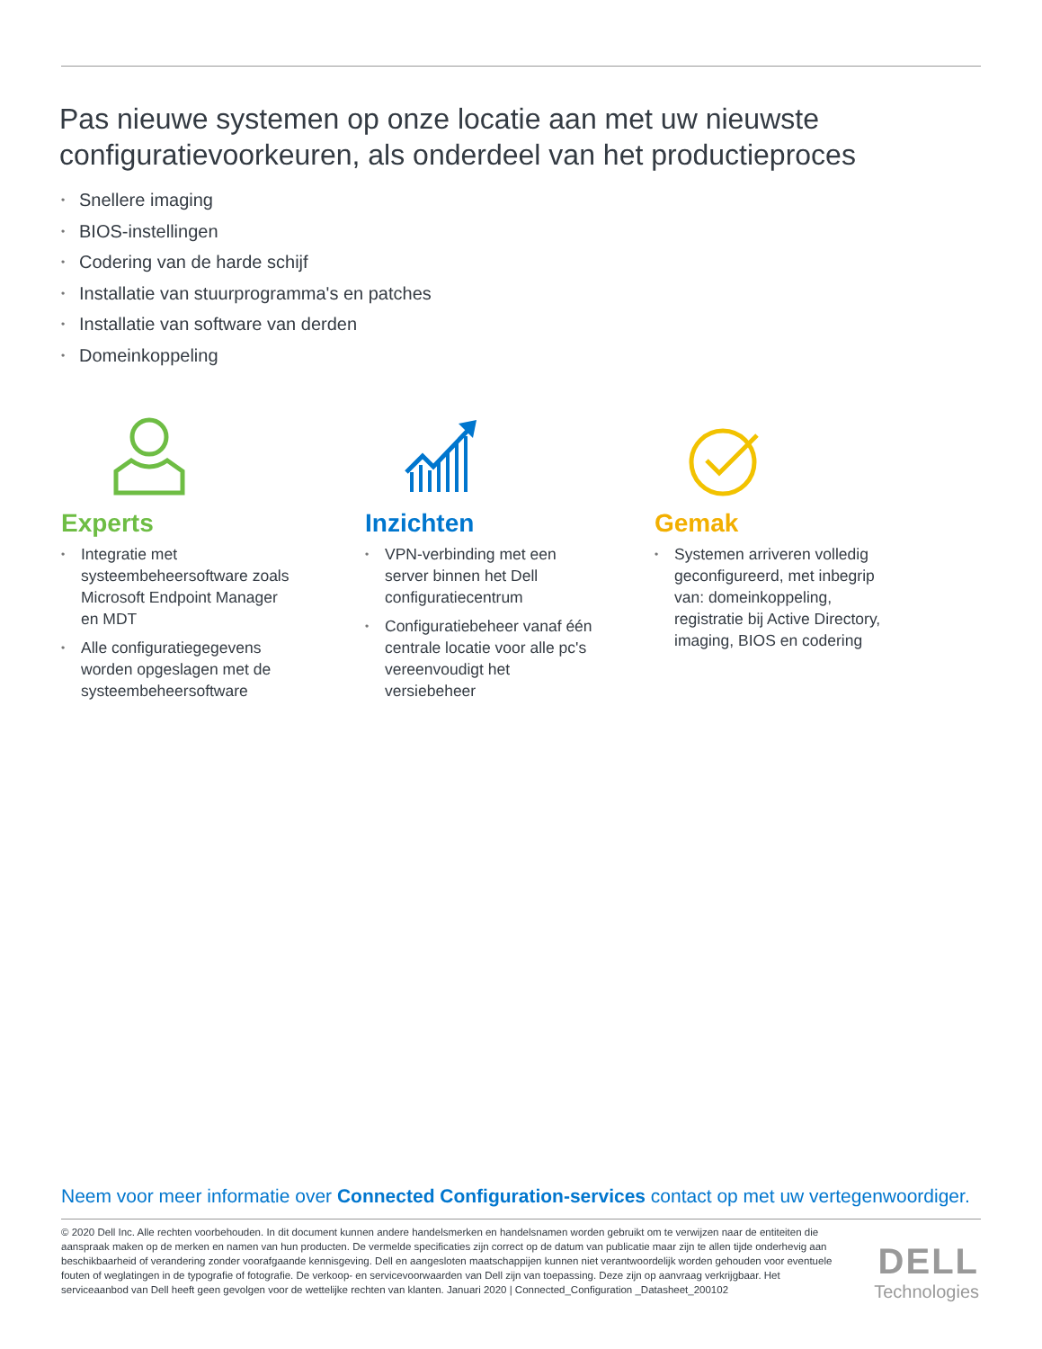Pas nieuwe systemen op onze locatie aan met uw nieuwste configuratievoorkeuren, als onderdeel van het productieproces
• Snellere imaging
• BIOS-instellingen
• Codering van de harde schijf
• Installatie van stuurprogramma's en patches
• Installatie van software van derden
• Domeinkoppeling
Experts
• Integratie met systeembeheersoftware zoals Microsoft Endpoint Manager en MDT
• Alle configuratiegegevens worden opgeslagen met de systeembeheersoftware
Inzichten
• VPN-verbinding met een server binnen het Dell configuratiecentrum
• Configuratiebeheer vanaf één centrale locatie voor alle pc's vereenvoudigt het versiebeheer
Gemak
• Systemen arriveren volledig geconfigureerd, met inbegrip van: domeinkoppeling, registratie bij Active Directory, imaging, BIOS en codering
Neem voor meer informatie over Connected Configuration-services contact op met uw vertegenwoordiger.
© 2020 Dell Inc. Alle rechten voorbehouden. In dit document kunnen andere handelsmerken en handelsnamen worden gebruikt om te verwijzen naar de entiteiten die aanspraak maken op de merken en namen van hun producten. De vermelde specificaties zijn correct op de datum van publicatie maar zijn te allen tijde onderhevig aan beschikbaarheid of verandering zonder voorafgaande kennisgeving. Dell en aangesloten maatschappijen kunnen niet verantwoordelijk worden gehouden voor eventuele fouten of weglatingen in de typografie of fotografie. De verkoop- en servicevoorwaarden van Dell zijn van toepassing. Deze zijn op aanvraag verkrijgbaar. Het serviceaanbod van Dell heeft geen gevolgen voor de wettelijke rechten van klanten. Januari 2020 | Connected_Configuration _Datasheet_200102
DELL
Technologies